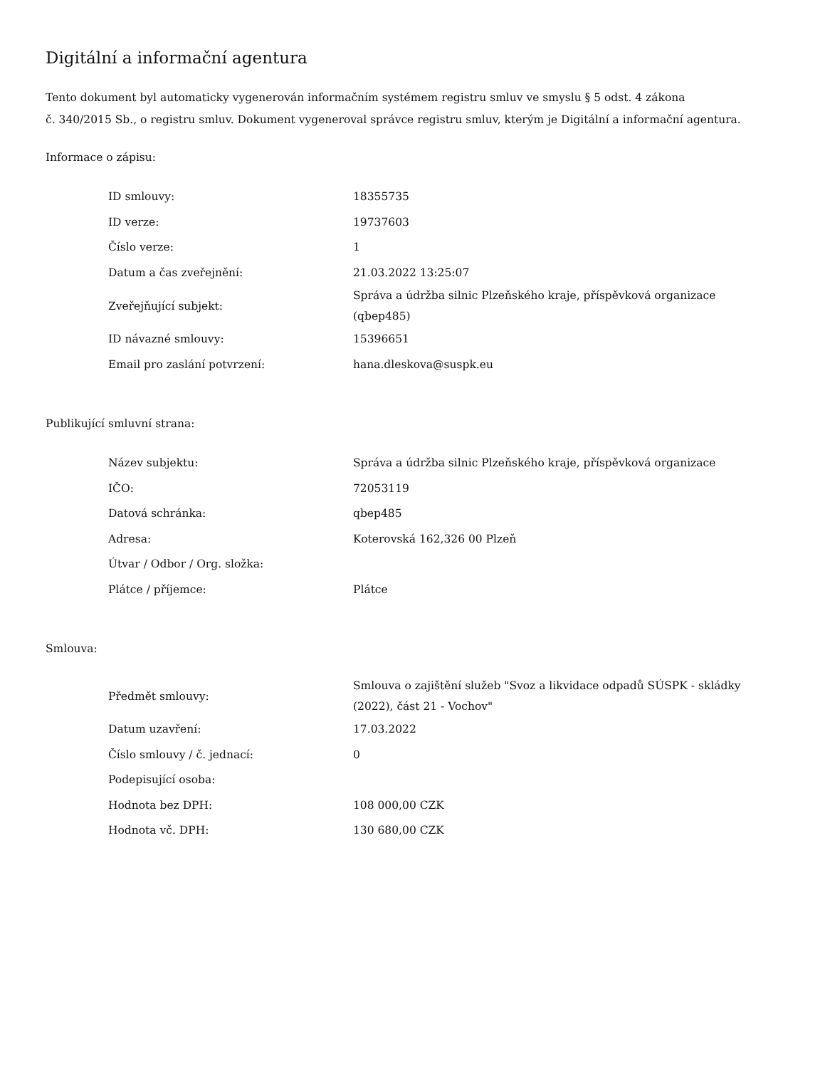Digitální a informační agentura
Tento dokument byl automaticky vygenerován informačním systémem registru smluv ve smyslu § 5 odst. 4 zákona
č. 340/2015 Sb., o registru smluv. Dokument vygeneroval správce registru smluv, kterým je Digitální a informační agentura.
Informace o zápisu:
| ID smlouvy: | 18355735 |
| ID verze: | 19737603 |
| Číslo verze: | 1 |
| Datum a čas zveřejnění: | 21.03.2022 13:25:07 |
| Zveřejňující subjekt: | Správa a údržba silnic Plzeňského kraje, příspěvková organizace (qbep485) |
| ID návazné smlouvy: | 15396651 |
| Email pro zaslání potvrzení: | hana.dleskova@suspk.eu |
Publikující smluvní strana:
| Název subjektu: | Správa a údržba silnic Plzeňského kraje, příspěvková organizace |
| IČO: | 72053119 |
| Datová schránka: | qbep485 |
| Adresa: | Koterovská 162,326 00 Plzeň |
| Útvar / Odbor / Org. složka: | |
| Plátce / příjemce: | Plátce |
Smlouva:
| Předmět smlouvy: | Smlouva o zajištění služeb "Svoz a likvidace odpadů SÚSPK - skládky (2022), část 21 - Vochov" |
| Datum uzavření: | 17.03.2022 |
| Číslo smlouvy / č. jednací: | 0 |
| Podepisující osoba: | |
| Hodnota bez DPH: | 108 000,00 CZK |
| Hodnota vč. DPH: | 130 680,00 CZK |